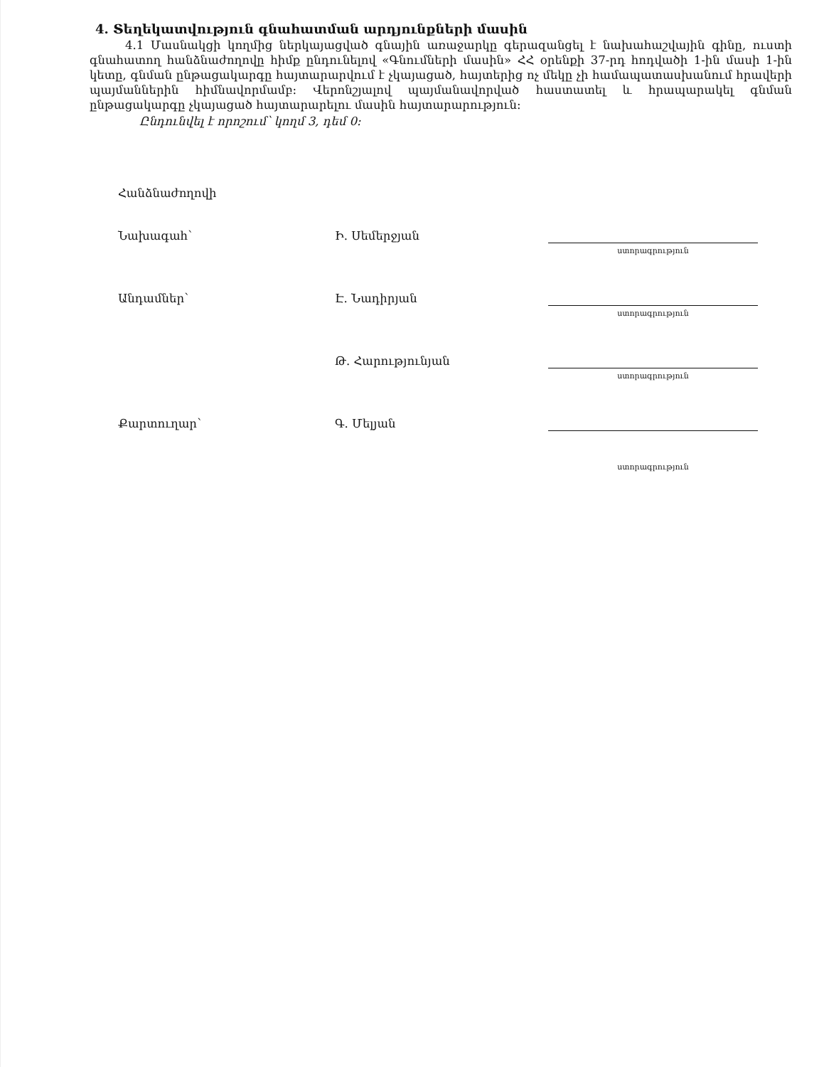4. Տեղեկատվություն գնահատման արդյունքների մասին
4.1 Մասնակցի կողմից ներկայացված գնային առաջարկը գերազանցել է նախահաշվային գինը, ուստի գնահատող հանձնաժողովը հիմք ընդունելով «Գնումների մասին» ՀՀ օրենքի 37-րդ հոդվածի 1-ին մասի 1-ին կետը, գնման ընթացակարգը հայտարարվում է չկայացած, հայտերից ոչ մեկը չի համապատասխանում հրավերի պայմաններին հիմնավորմամբ: Վերոնշյալով պայմանավորված հաստատել և հրապարակել գնման ընթացակարգը չկայացած հայտարարելու մասին հայտարարություն:
Ընդունվել է որոշում՝ կողմ 3, դեմ 0:
| Հանձնաժողովի | | |
| Նախագահ՝ | Ի. Սեմերջյան | ստորագրություն |
| Անդամներ՝ | Է. Նադիրյան | ստորագրություն |
| | Թ. Հարությունյան | ստորագրություն |
| Քարտուղար՝ | Գ. Մելյան | ստորագրություն |